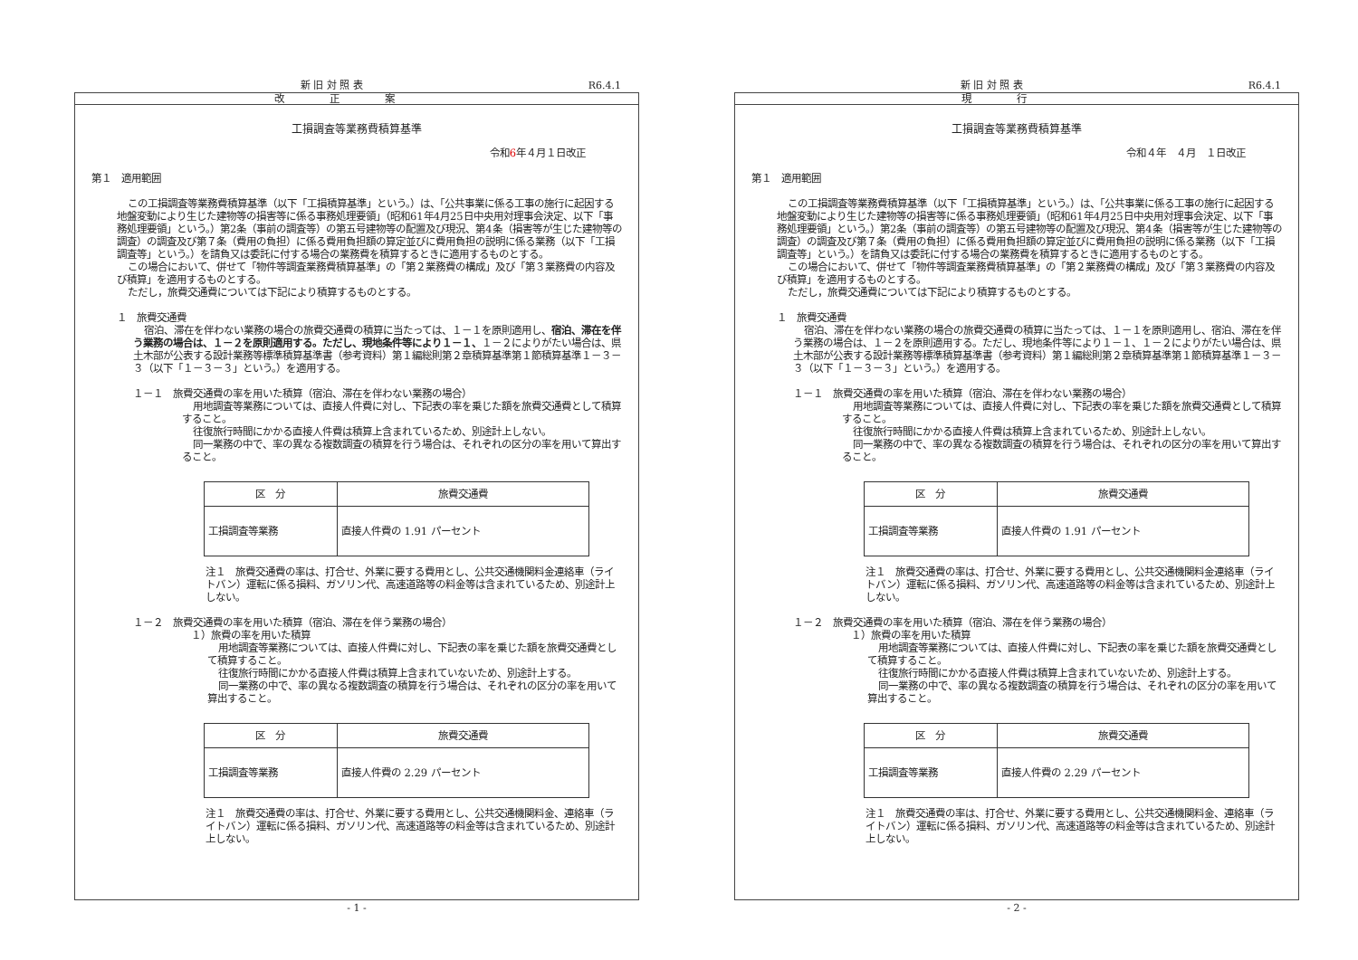新 旧 対 照 表 R6.4.1
改正案
工損調査等業務費積算基準
令和6年４月１日改正
第１　適用範囲
この工損調査等業務費積算基準（以下「工損積算基準」という。）は、「公共事業に係る工事の施行に起因する地盤変動により生じた建物等の損害等に係る事務処理要領」（昭和61年4月25日中央用対理事会決定、以下「事務処理要領」という。）第2条（事前の調査等）の第五号建物等の配置及び現況、第4条（損害等が生じた建物等の調査）の調査及び第７条（費用の負担）に係る費用負担額の算定並びに費用負担の説明に係る業務（以下「工損調査等」という。）を請負又は委託に付する場合の業務費を積算するときに適用するものとする。
この場合において、併せて「物件等調査業務費積算基準」の「第２業務費の構成」及び「第３業務費の内容及び積算」を適用するものとする。
ただし，旅費交通費については下記により積算するものとする。
１　旅費交通費
宿泊、滞在を伴わない業務の場合の旅費交通費の積算に当たっては、１－１を原則適用し、宿泊、滞在を伴う業務の場合は、１－２を原則適用する。ただし、現地条件等により１－１、１－２によりがたい場合は、県土木部が公表する設計業務等標準積算基準書（参考資料）第１編総則第２章積算基準第１節積算基準１－３－３（以下「１－３－３」という。）を適用する。
１－１　旅費交通費の率を用いた積算（宿泊、滞在を伴わない業務の場合）
用地調査等業務については、直接人件費に対し、下記表の率を乗じた額を旅費交通費として積算すること。
往復旅行時間にかかる直接人件費は積算上含まれているため、別途計上しない。
同一業務の中で、率の異なる複数調査の積算を行う場合は、それぞれの区分の率を用いて算出すること。
| 区 分 | 旅費交通費 |
| --- | --- |
| 工損調査等業務 | 直接人件費の 1.91 パーセント |
注１　旅費交通費の率は、打合せ、外業に要する費用とし、公共交通機関料金連絡車（ライトバン）運転に係る損料、ガソリン代、高速道路等の料金等は含まれているため、別途計上しない。
１－２　旅費交通費の率を用いた積算（宿泊、滞在を伴う業務の場合）
１）旅費の率を用いた積算
用地調査等業務については、直接人件費に対し、下記表の率を乗じた額を旅費交通費として積算すること。
往復旅行時間にかかる直接人件費は積算上含まれていないため、別途計上する。
同一業務の中で、率の異なる複数調査の積算を行う場合は、それぞれの区分の率を用いて算出すること。
| 区 分 | 旅費交通費 |
| --- | --- |
| 工損調査等業務 | 直接人件費の 2.29 パーセント |
注１　旅費交通費の率は、打合せ、外業に要する費用とし、公共交通機関料金、連絡車（ライトバン）運転に係る損料、ガソリン代、高速道路等の料金等は含まれているため、別途計上しない。
- 1 -
新 旧 対 照 表 R6.4.1
現行
工損調査等業務費積算基準
令和４年　４月　１日改正
第１　適用範囲
この工損調査等業務費積算基準（以下「工損積算基準」という。）は、「公共事業に係る工事の施行に起因する地盤変動により生じた建物等の損害等に係る事務処理要領」（昭和61年4月25日中央用対理事会決定、以下「事務処理要領」という。）第2条（事前の調査等）の第五号建物等の配置及び現況、第4条（損害等が生じた建物等の調査）の調査及び第７条（費用の負担）に係る費用負担額の算定並びに費用負担の説明に係る業務（以下「工損調査等」という。）を請負又は委託に付する場合の業務費を積算するときに適用するものとする。
この場合において、併せて「物件等調査業務費積算基準」の「第２業務費の構成」及び「第３業務費の内容及び積算」を適用するものとする。
ただし，旅費交通費については下記により積算するものとする。
１　旅費交通費
宿泊、滞在を伴わない業務の場合の旅費交通費の積算に当たっては、１－１を原則適用し、宿泊、滞在を伴う業務の場合は、１－２を原則適用する。ただし、現地条件等により１－１、１－２によりがたい場合は、県土木部が公表する設計業務等標準積算基準書（参考資料）第１編総則第２章積算基準第１節積算基準１－３－３（以下「１－３－３」という。）を適用する。
１－１　旅費交通費の率を用いた積算（宿泊、滞在を伴わない業務の場合）
用地調査等業務については、直接人件費に対し、下記表の率を乗じた額を旅費交通費として積算すること。
往復旅行時間にかかる直接人件費は積算上含まれているため、別途計上しない。
同一業務の中で、率の異なる複数調査の積算を行う場合は、それぞれの区分の率を用いて算出すること。
| 区 分 | 旅費交通費 |
| --- | --- |
| 工損調査等業務 | 直接人件費の 1.91 パーセント |
注１　旅費交通費の率は、打合せ、外業に要する費用とし、公共交通機関料金連絡車（ライトバン）運転に係る損料、ガソリン代、高速道路等の料金等は含まれているため、別途計上しない。
１－２　旅費交通費の率を用いた積算（宿泊、滞在を伴う業務の場合）
１）旅費の率を用いた積算
用地調査等業務については、直接人件費に対し、下記表の率を乗じた額を旅費交通費として積算すること。
往復旅行時間にかかる直接人件費は積算上含まれていないため、別途計上する。
同一業務の中で、率の異なる複数調査の積算を行う場合は、それぞれの区分の率を用いて算出すること。
| 区 分 | 旅費交通費 |
| --- | --- |
| 工損調査等業務 | 直接人件費の 2.29 パーセント |
注１　旅費交通費の率は、打合せ、外業に要する費用とし、公共交通機関料金、連絡車（ライトバン）運転に係る損料、ガソリン代、高速道路等の料金等は含まれているため、別途計上しない。
- 2 -